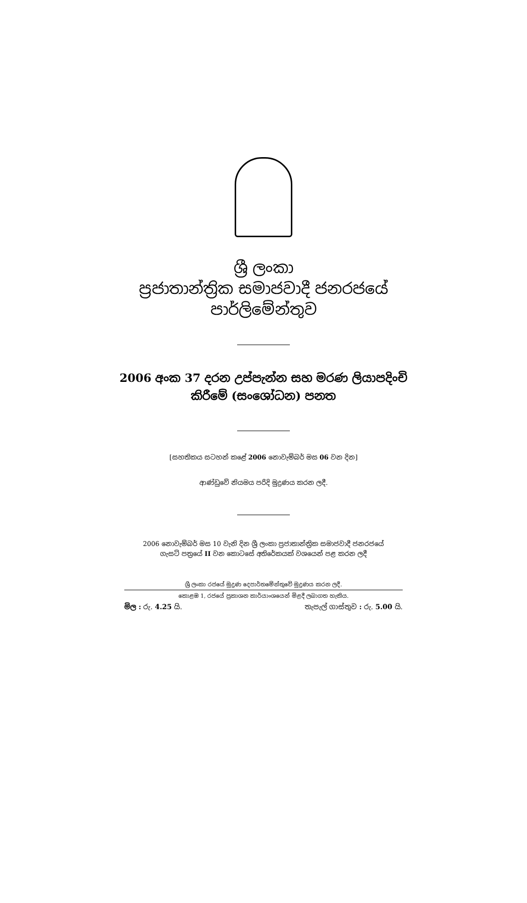ශ්‍රී ලංකා
ප්‍රජාතාන්ත්‍රික සමාජවාදී ජනරජයේ
පාර්ලිමේන්තුව
2006 අංක 37 දරන උප්පැන්න සහ මරණ ලියාපදිංචි
කිරීමේ (සංශෝධන) පනත
[සහතිකය සටහන් කළේ 2006 නොවැම්බර් මස 06 වන දින]
ආණ්ඩුවේ නියමය පරිදි මුද්‍රණය කරන ලදී.
2006 නොවැම්බර් මස 10 වැනි දින ශ්‍රී ලංකා ප්‍රජාතාන්ත්‍රික සමාජවාදී ජනරජයේ
ගැසට් පත්‍රයේ II වන කොටසේ අතිරේකයක් වශයෙන් පළ කරන ලදී
ශ්‍රී ලංකා රජයේ මුද්‍රණ දෙපාර්තමේන්තුවේ මුද්‍රණය කරන ලදී.
කොළඹ 1, රජයේ ප්‍රකාශන කාර්යාංශයෙන් මිළදී ලබාගත හැකිය.
මිල : රු. 4.25 යි. තැපැල් ගාස්තුව : රු. 5.00 යි.